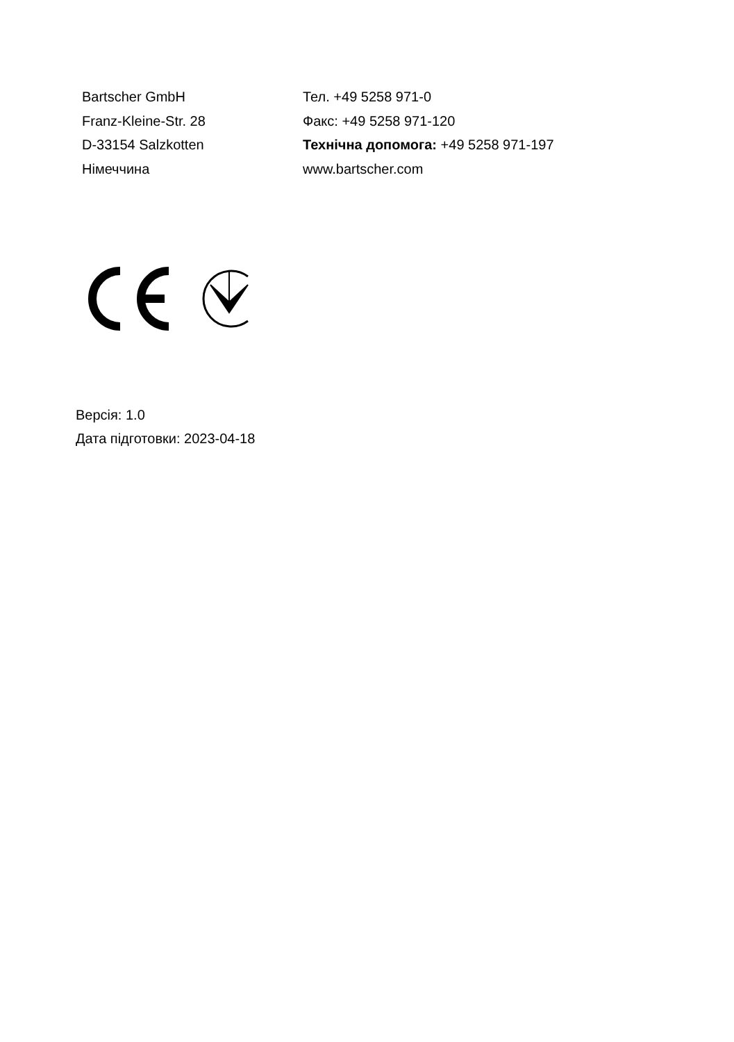Bartscher GmbH
Franz-Kleine-Str. 28
D-33154 Salzkotten
Німеччина
Тел. +49 5258 971-0
Факс: +49 5258 971-120
Технічна допомога: +49 5258 971-197
www.bartscher.com
Версія: 1.0
Дата підготовки: 2023-04-18